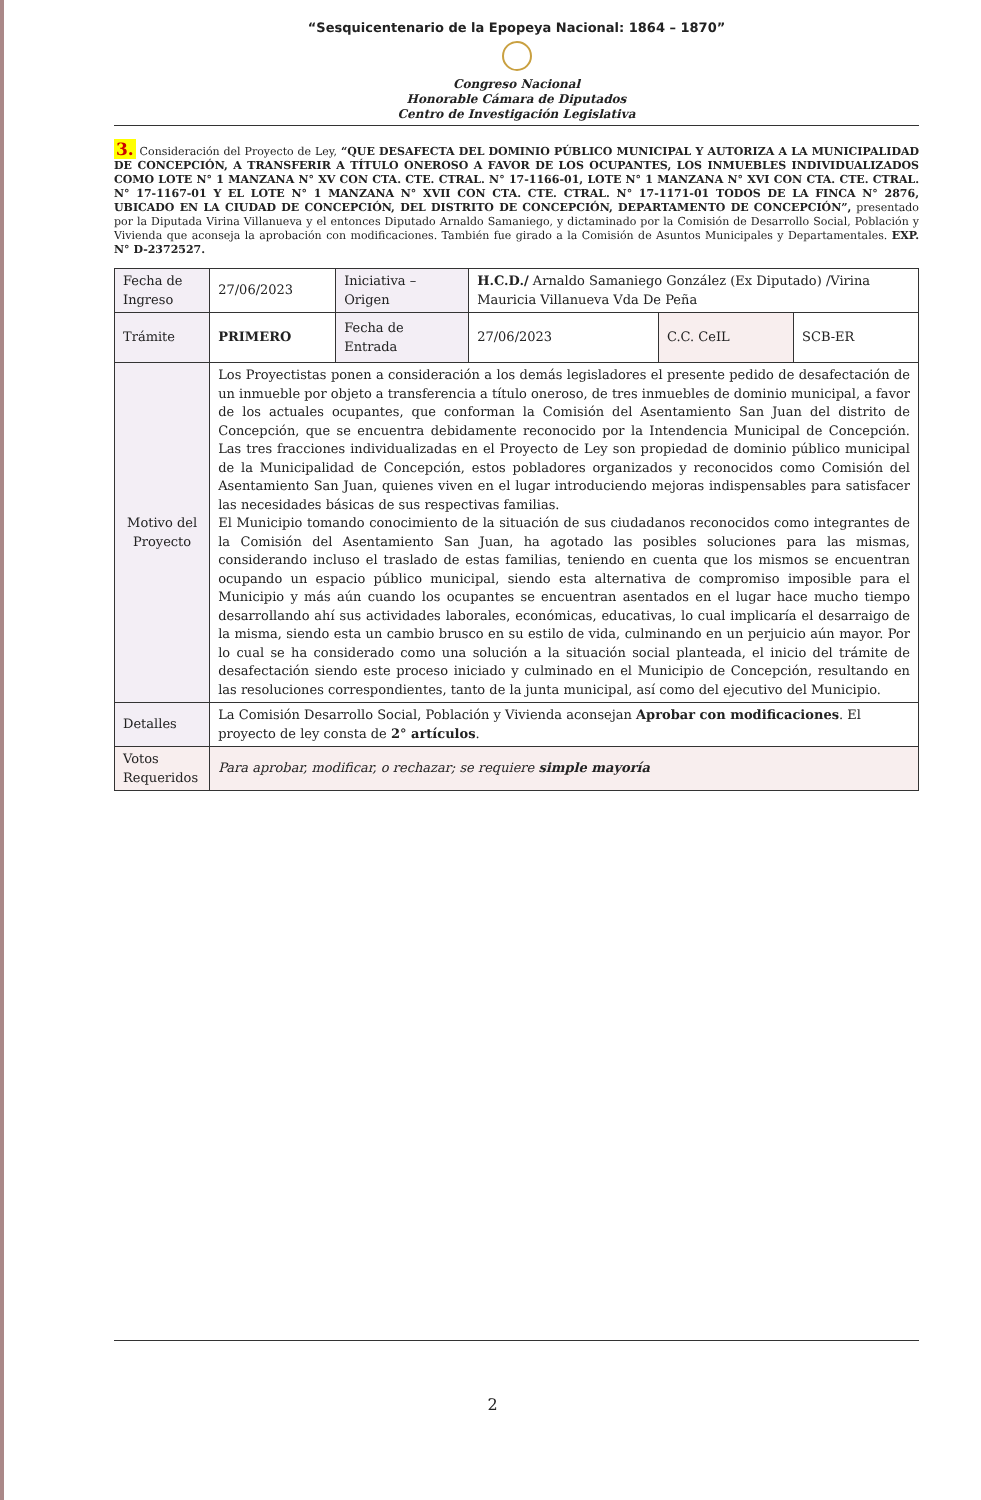“Sesquicentenario de la Epopeya Nacional: 1864 – 1870”
Congreso Nacional
Honorable Cámara de Diputados
Centro de Investigación Legislativa
3. Consideración del Proyecto de Ley, “QUE DESAFECTA DEL DOMINIO PÚBLICO MUNICIPAL Y AUTORIZA A LA MUNICIPALIDAD DE CONCEPCIÓN, A TRANSFERIR A TÍTULO ONEROSO A FAVOR DE LOS OCUPANTES, LOS INMUEBLES INDIVIDUALIZADOS COMO LOTE N° 1 MANZANA N° XV CON CTA. CTE. CTRAL. N° 17-1166-01, LOTE N° 1 MANZANA N° XVI CON CTA. CTE. CTRAL. N° 17-1167-01 Y EL LOTE N° 1 MANZANA N° XVII CON CTA. CTE. CTRAL. N° 17-1171-01 TODOS DE LA FINCA N° 2876, UBICADO EN LA CIUDAD DE CONCEPCIÓN, DEL DISTRITO DE CONCEPCIÓN, DEPARTAMENTO DE CONCEPCIÓN”, presentado por la Diputada Virina Villanueva y el entonces Diputado Arnaldo Samaniego, y dictaminado por la Comisión de Desarrollo Social, Población y Vivienda que aconseja la aprobación con modificaciones. También fue girado a la Comisión de Asuntos Municipales y Departamentales. EXP. N° D-2372527.
| Fecha de Ingreso | 27/06/2023 | Iniciativa – Origen | H.C.D./ Arnaldo Samaniego González (Ex Diputado) /Virina Mauricia Villanueva Vda De Peña | | |
| Trámite | PRIMERO | Fecha de Entrada | 27/06/2023 | C.C. CeIL | SCB-ER |
| Motivo del Proyecto | Los Proyectistas ponen a consideración a los demás legisladores el presente pedido de desafectación de un inmueble por objeto a transferencia a título oneroso, de tres inmuebles de dominio municipal, a favor de los actuales ocupantes, que conforman la Comisión del Asentamiento San Juan del distrito de Concepción, que se encuentra debidamente reconocido por la Intendencia Municipal de Concepción. Las tres fracciones individualizadas en el Proyecto de Ley son propiedad de dominio público municipal de la Municipalidad de Concepción, estos pobladores organizados y reconocidos como Comisión del Asentamiento San Juan, quienes viven en el lugar introduciendo mejoras indispensables para satisfacer las necesidades básicas de sus respectivas familias. El Municipio tomando conocimiento de la situación de sus ciudadanos reconocidos como integrantes de la Comisión del Asentamiento San Juan, ha agotado las posibles soluciones para las mismas, considerando incluso el traslado de estas familias, teniendo en cuenta que los mismos se encuentran ocupando un espacio público municipal, siendo esta alternativa de compromiso imposible para el Municipio y más aún cuando los ocupantes se encuentran asentados en el lugar hace mucho tiempo desarrollando ahí sus actividades laborales, económicas, educativas, lo cual implicaría el desarraigo de la misma, siendo esta un cambio brusco en su estilo de vida, culminando en un perjuicio aún mayor. Por lo cual se ha considerado como una solución a la situación social planteada, el inicio del trámite de desafectación siendo este proceso iniciado y culminado en el Municipio de Concepción, resultando en las resoluciones correspondientes, tanto de la junta municipal, así como del ejecutivo del Municipio. | | | | |
| Detalles | La Comisión Desarrollo Social, Población y Vivienda aconsejan Aprobar con modificaciones . El proyecto de ley consta de 2° artículos . | | | | |
| Votos Requeridos | Para aprobar, modificar, o rechazar; se requiere simple mayoría | | | | |
2